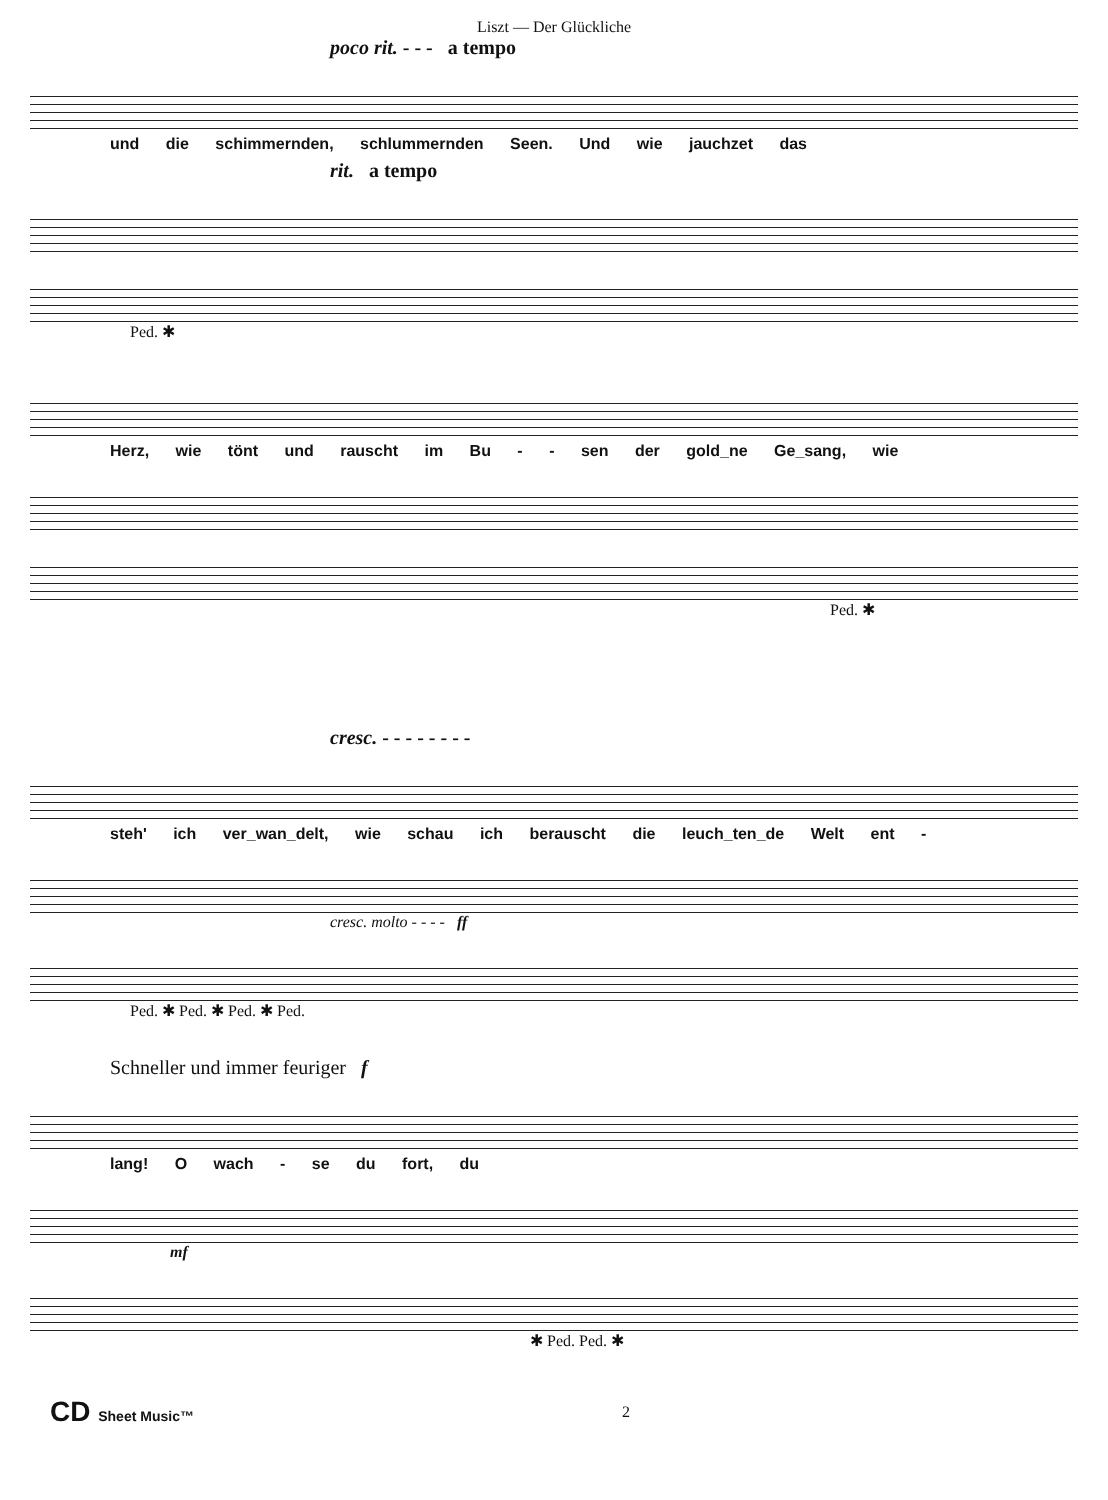Liszt — Der Glückliche
poco rit. - - - a tempo
und die schimmernden, schlummernden Seen. Und wie jauchzet das
rit. a tempo
Ped. ✱
Herz, wie tönt und rauscht im Bu - - sen der gold_ne Ge_sang, wie
Ped. ✱
cresc. - - - - - - - -
steh' ich ver_wan_delt, wie schau ich berauscht die leuch_ten_de Welt ent -
cresc. molto - - - - ff
Ped. ✱ Ped. ✱ Ped. ✱ Ped.
Schneller und immer feuriger f
lang! O wach - se du fort, du
mf
✱ Ped. Ped. ✱
CD Sheet Music™ 2